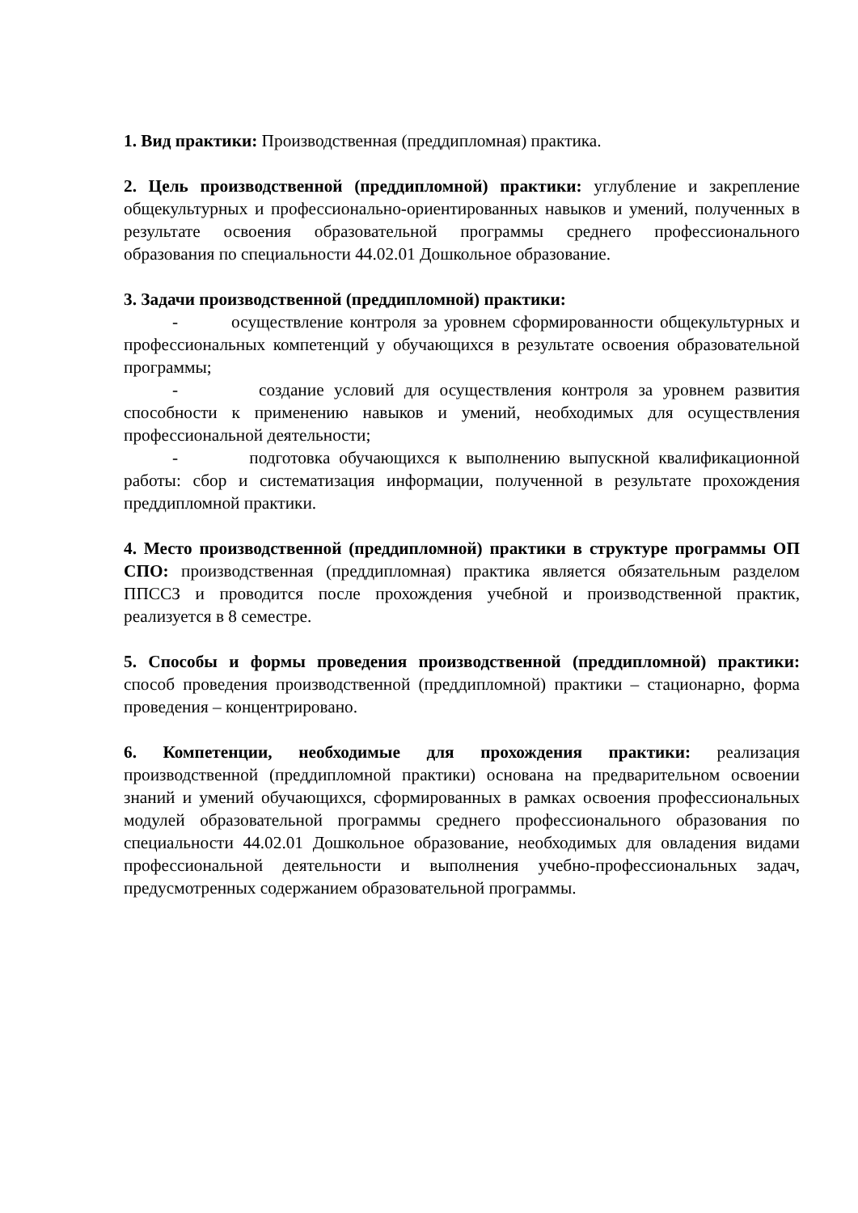1. Вид практики: Производственная (преддипломная) практика.
2. Цель производственной (преддипломной) практики: углубление и закрепление общекультурных и профессионально-ориентированных навыков и умений, полученных в результате освоения образовательной программы среднего профессионального образования по специальности 44.02.01 Дошкольное образование.
3. Задачи производственной (преддипломной) практики:
- осуществление контроля за уровнем сформированности общекультурных и профессиональных компетенций у обучающихся в результате освоения образовательной программы;
- создание условий для осуществления контроля за уровнем развития способности к применению навыков и умений, необходимых для осуществления профессиональной деятельности;
- подготовка обучающихся к выполнению выпускной квалификационной работы: сбор и систематизация информации, полученной в результате прохождения преддипломной практики.
4. Место производственной (преддипломной) практики в структуре программы ОП СПО: производственная (преддипломная) практика является обязательным разделом ППССЗ и проводится после прохождения учебной и производственной практик, реализуется в 8 семестре.
5. Способы и формы проведения производственной (преддипломной) практики: способ проведения производственной (преддипломной) практики – стационарно, форма проведения – концентрировано.
6. Компетенции, необходимые для прохождения практики: реализация производственной (преддипломной практики) основана на предварительном освоении знаний и умений обучающихся, сформированных в рамках освоения профессиональных модулей образовательной программы среднего профессионального образования по специальности 44.02.01 Дошкольное образование, необходимых для овладения видами профессиональной деятельности и выполнения учебно-профессиональных задач, предусмотренных содержанием образовательной программы.